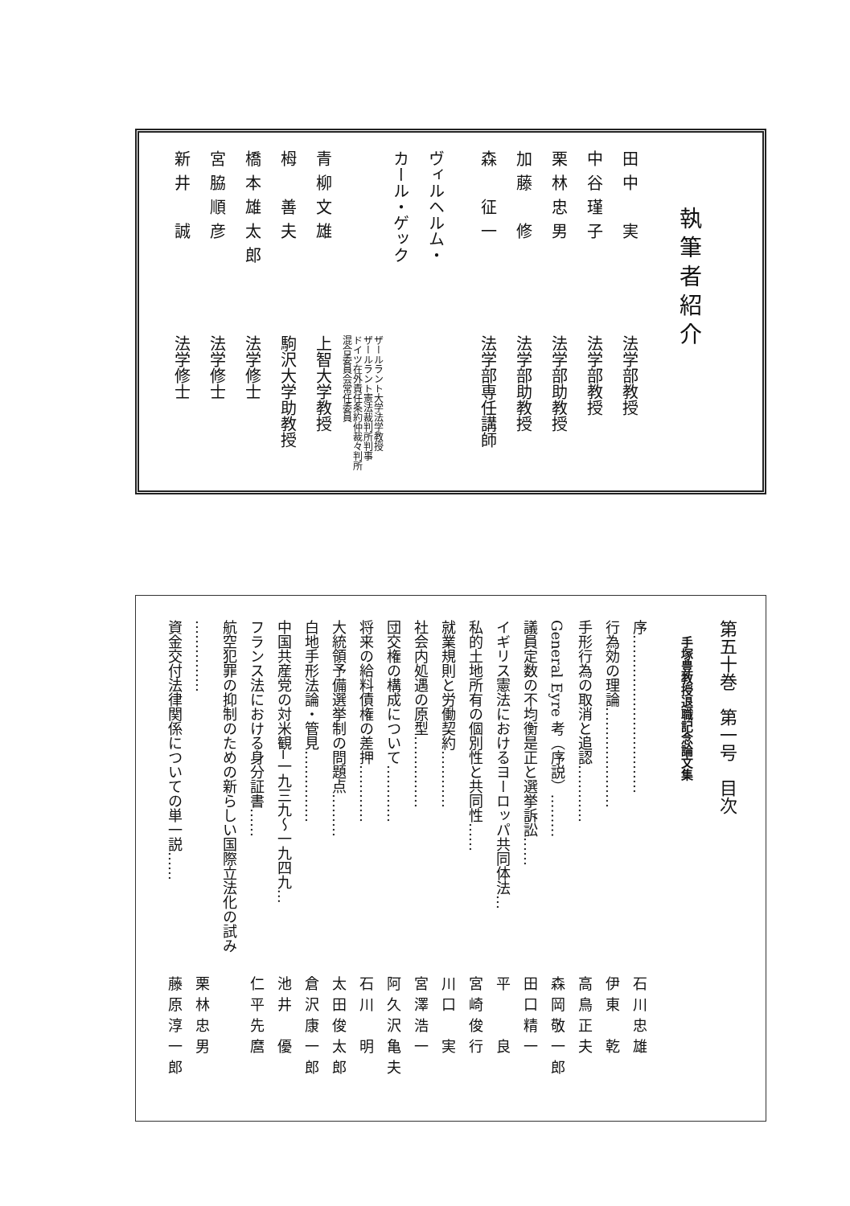執筆者紹介
田中　実法学部教授
中谷瑾子法学部教授
栗林忠男法学部助教授
加藤　修法学部助教授
森　征一法学部専任講師
ヴィルヘルム・
カール・ゲック
ザールラント大学法学教授
ザールラント憲法裁判所判事
ドイツ在外責任条約仲裁々判所
混合委員会常任委員
青柳文雄上智大学教授
栂　善夫駒沢大学助教授
橋本雄太郎法学修士
宮脇順彦法学修士
新井　誠法学修士
第五十巻　第一号　目次
手塚豊教授退職記念論文集
序…………………………… 石川忠雄
行為効の理論………………… 伊東　乾
手形行為の取消と追認………… 高鳥正夫
General Eyre 考（序説）……… 森岡敬一郎
議員定数の不均衡是正と選挙訴訟…… 田口精一
イギリス憲法におけるヨーロッパ共同体法… 平　　良
私的土地所有の個別性と共同性…… 宮崎俊行
就業規則と労働契約………… 川口　実
社会内処遇の原型…………… 宮澤浩一
団交権の構成について………… 阿久沢亀夫
将来の給料債権の差押………… 石川　明
大統領予備選挙制の問題点……… 太田俊太郎
白地手形法論・管見…………… 倉沢康一郎
中国共産党の対米観─一九三九～一九四九… 池井　優
フランス法における身分証書…… 仁平先麿
航空犯罪の抑制のための新らしい国際立法化の試み
…………… 栗林忠男
資金交付法律関係についての単一説…… 藤原淳一郎